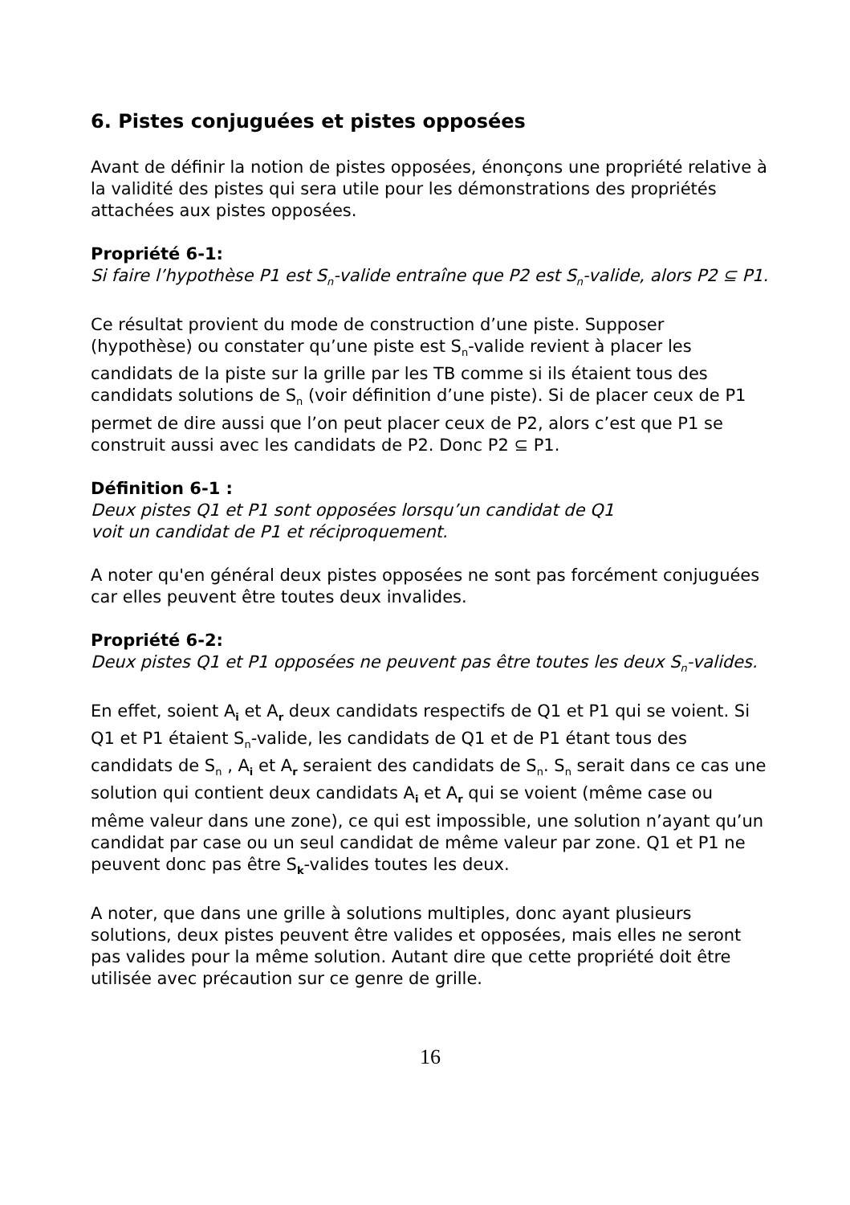6. Pistes conjuguées et pistes opposées
Avant de définir la notion de pistes opposées, énonçons une propriété relative à la validité des pistes qui sera utile pour les démonstrations des propriétés attachées aux pistes opposées.
Propriété 6-1:
Si faire l’hypothèse P1 est S<sub>n</sub>-valide entraîne que P2 est S<sub>n</sub>-valide, alors P2 ⊆ P1.
Ce résultat provient du mode de construction d’une piste. Supposer (hypothèse) ou constater qu’une piste est S<sub>n</sub>-valide revient à placer les candidats de la piste sur la grille par les TB comme si ils étaient tous des candidats solutions de S<sub>n</sub> (voir définition d’une piste). Si de placer ceux de P1 permet de dire aussi que l’on peut placer ceux de P2, alors c’est que P1 se construit aussi avec les candidats de P2. Donc P2 ⊆ P1.
Définition 6-1 :
Deux pistes Q1 et P1 sont opposées lorsqu’un candidat de Q1
voit un candidat de P1 et réciproquement.
A noter qu'en général deux pistes opposées ne sont pas forcément conjuguées car elles peuvent être toutes deux invalides.
Propriété 6-2:
Deux pistes Q1 et P1 opposées ne peuvent pas être toutes les deux S<sub>n</sub>-valides.
En effet, soient A<sub>i</sub> et A<sub>r</sub> deux candidats respectifs de Q1 et P1 qui se voient. Si Q1 et P1 étaient S<sub>n</sub>-valide, les candidats de Q1 et de P1 étant tous des candidats de S<sub>n</sub> , A<sub>i</sub> et A<sub>r</sub> seraient des candidats de S<sub>n</sub>. S<sub>n</sub> serait dans ce cas une solution qui contient deux candidats A<sub>i</sub> et A<sub>r</sub> qui se voient (même case ou même valeur dans une zone), ce qui est impossible, une solution n’ayant qu’un candidat par case ou un seul candidat de même valeur par zone. Q1 et P1 ne peuvent donc pas être S<sub>k</sub>-valides toutes les deux.
A noter, que dans une grille à solutions multiples, donc ayant plusieurs solutions, deux pistes peuvent être valides et opposées, mais elles ne seront pas valides pour la même solution. Autant dire que cette propriété doit être utilisée avec précaution sur ce genre de grille.
16